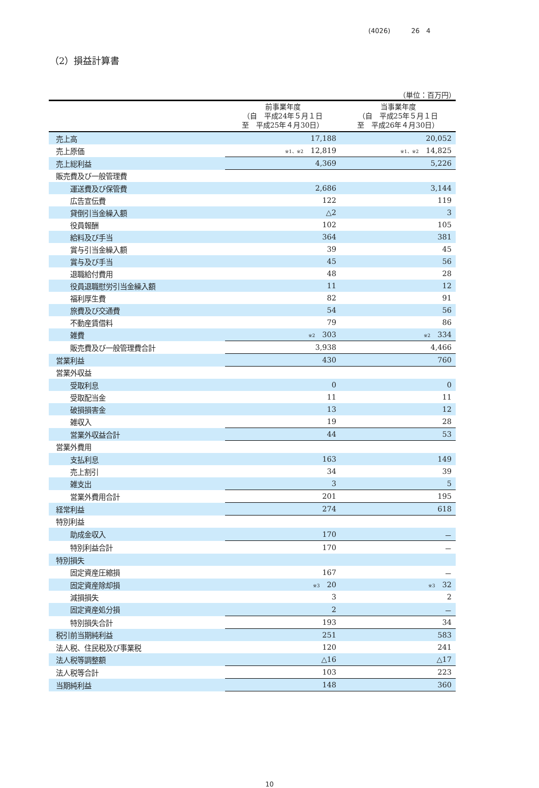(4026) 26　4
（2）損益計算書
（単位：百万円）
| | 前事業年度 （自 平成24年５月１日 至 平成25年４月30日） | 当事業年度 （自 平成25年５月１日 至 平成26年４月30日） |
| --- | --- | --- |
| 売上高 | 17,188 | 20,052 |
| 売上原価 | ※1、※2 12,819 | ※1、※2 14,825 |
| 売上総利益 | 4,369 | 5,226 |
| 販売費及び一般管理費 | | |
| 運送費及び保管費 | 2,686 | 3,144 |
| 広告宣伝費 | 122 | 119 |
| 貸倒引当金繰入額 | △2 | 3 |
| 役員報酬 | 102 | 105 |
| 給料及び手当 | 364 | 381 |
| 賞与引当金繰入額 | 39 | 45 |
| 賞与及び手当 | 45 | 56 |
| 退職給付費用 | 48 | 28 |
| 役員退職慰労引当金繰入額 | 11 | 12 |
| 福利厚生費 | 82 | 91 |
| 旅費及び交通費 | 54 | 56 |
| 不動産賃借料 | 79 | 86 |
| 雑費 | ※2 303 | ※2 334 |
| 販売費及び一般管理費合計 | 3,938 | 4,466 |
| 営業利益 | 430 | 760 |
| 営業外収益 | | |
| 受取利息 | 0 | 0 |
| 受取配当金 | 11 | 11 |
| 破損損害金 | 13 | 12 |
| 雑収入 | 19 | 28 |
| 営業外収益合計 | 44 | 53 |
| 営業外費用 | | |
| 支払利息 | 163 | 149 |
| 売上割引 | 34 | 39 |
| 雑支出 | 3 | 5 |
| 営業外費用合計 | 201 | 195 |
| 経常利益 | 274 | 618 |
| 特別利益 | | |
| 助成金収入 | 170 | － |
| 特別利益合計 | 170 | － |
| 特別損失 | | |
| 固定資産圧縮損 | 167 | － |
| 固定資産除却損 | ※3 20 | ※3 32 |
| 減損損失 | 3 | 2 |
| 固定資産処分損 | 2 | － |
| 特別損失合計 | 193 | 34 |
| 税引前当期純利益 | 251 | 583 |
| 法人税、住民税及び事業税 | 120 | 241 |
| 法人税等調整額 | △16 | △17 |
| 法人税等合計 | 103 | 223 |
| 当期純利益 | 148 | 360 |
10